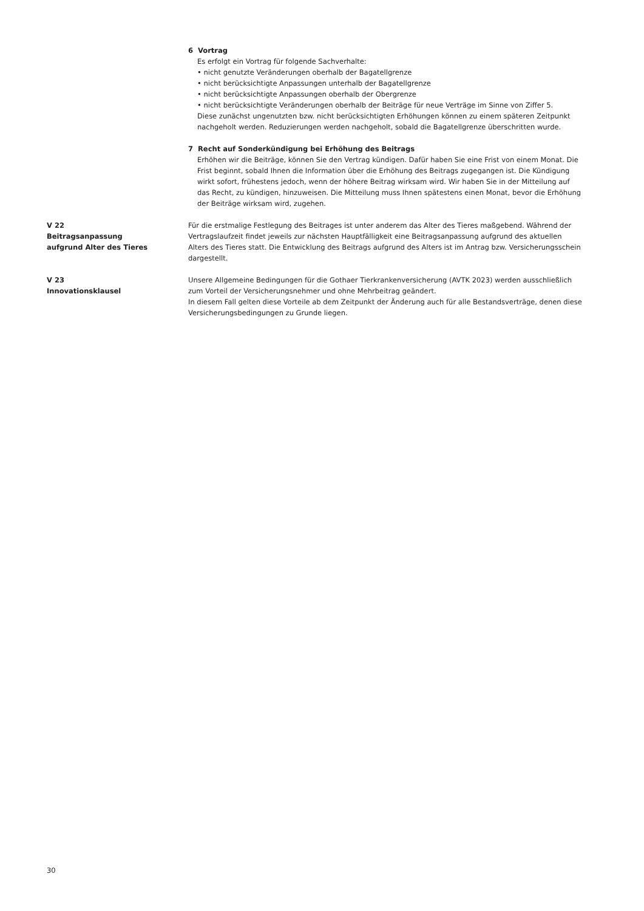6 Vortrag
Es erfolgt ein Vortrag für folgende Sachverhalte:
• nicht genutzte Veränderungen oberhalb der Bagatellgrenze
• nicht berücksichtigte Anpassungen unterhalb der Bagatellgrenze
• nicht berücksichtigte Anpassungen oberhalb der Obergrenze
• nicht berücksichtigte Veränderungen oberhalb der Beiträge für neue Verträge im Sinne von Ziffer 5.
Diese zunächst ungenutzten bzw. nicht berücksichtigten Erhöhungen können zu einem späteren Zeitpunkt nachgeholt werden. Reduzierungen werden nachgeholt, sobald die Bagatellgrenze überschritten wurde.
7 Recht auf Sonderkündigung bei Erhöhung des Beitrags
Erhöhen wir die Beiträge, können Sie den Vertrag kündigen. Dafür haben Sie eine Frist von einem Monat. Die Frist beginnt, sobald Ihnen die Information über die Erhöhung des Beitrags zugegangen ist. Die Kündigung wirkt sofort, frühestens jedoch, wenn der höhere Beitrag wirksam wird. Wir haben Sie in der Mitteilung auf das Recht, zu kündigen, hinzuweisen. Die Mitteilung muss Ihnen spätestens einen Monat, bevor die Erhöhung der Beiträge wirksam wird, zugehen.
V 22
Beitragsanpassung
aufgrund Alter des Tieres
Für die erstmalige Festlegung des Beitrages ist unter anderem das Alter des Tieres maßgebend. Während der Vertragslaufzeit findet jeweils zur nächsten Hauptfälligkeit eine Beitragsanpassung aufgrund des aktuellen Alters des Tieres statt. Die Entwicklung des Beitrags aufgrund des Alters ist im Antrag bzw. Versicherungsschein dargestellt.
V 23
Innovationsklausel
Unsere Allgemeine Bedingungen für die Gothaer Tierkrankenversicherung (AVTK 2023) werden ausschließlich zum Vorteil der Versicherungsnehmer und ohne Mehrbeitrag geändert.
In diesem Fall gelten diese Vorteile ab dem Zeitpunkt der Änderung auch für alle Bestandsverträge, denen diese Versicherungsbedingungen zu Grunde liegen.
30